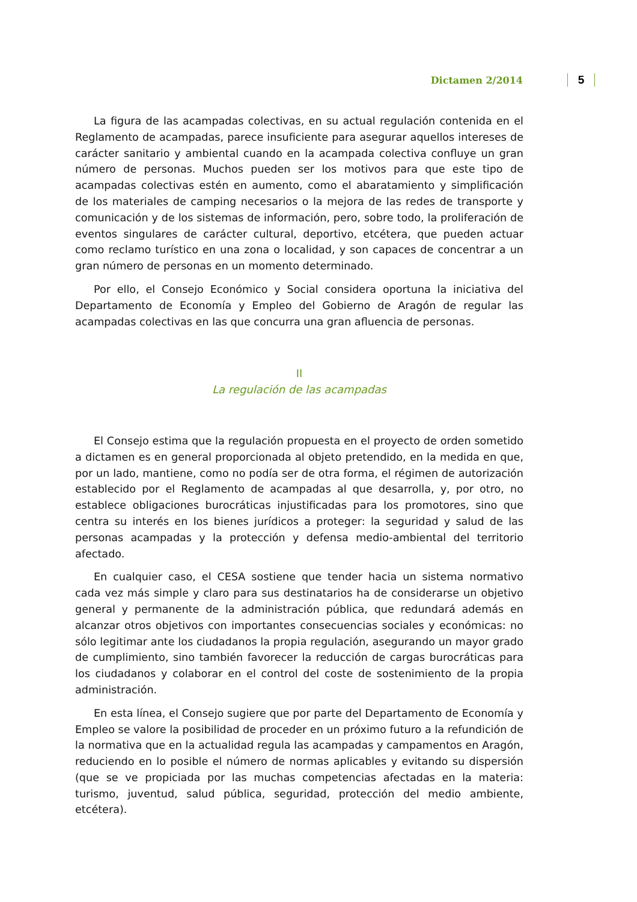Dictamen 2/2014 5
La figura de las acampadas colectivas, en su actual regulación contenida en el Reglamento de acampadas, parece insuficiente para asegurar aquellos intereses de carácter sanitario y ambiental cuando en la acampada colectiva confluye un gran número de personas. Muchos pueden ser los motivos para que este tipo de acampadas colectivas estén en aumento, como el abaratamiento y simplificación de los materiales de camping necesarios o la mejora de las redes de transporte y comunicación y de los sistemas de información, pero, sobre todo, la proliferación de eventos singulares de carácter cultural, deportivo, etcétera, que pueden actuar como reclamo turístico en una zona o localidad, y son capaces de concentrar a un gran número de personas en un momento determinado.
Por ello, el Consejo Económico y Social considera oportuna la iniciativa del Departamento de Economía y Empleo del Gobierno de Aragón de regular las acampadas colectivas en las que concurra una gran afluencia de personas.
II
La regulación de las acampadas
El Consejo estima que la regulación propuesta en el proyecto de orden sometido a dictamen es en general proporcionada al objeto pretendido, en la medida en que, por un lado, mantiene, como no podía ser de otra forma, el régimen de autorización establecido por el Reglamento de acampadas al que desarrolla, y, por otro, no establece obligaciones burocráticas injustificadas para los promotores, sino que centra su interés en los bienes jurídicos a proteger: la seguridad y salud de las personas acampadas y la protección y defensa medio-ambiental del territorio afectado.
En cualquier caso, el CESA sostiene que tender hacia un sistema normativo cada vez más simple y claro para sus destinatarios ha de considerarse un objetivo general y permanente de la administración pública, que redundará además en alcanzar otros objetivos con importantes consecuencias sociales y económicas: no sólo legitimar ante los ciudadanos la propia regulación, asegurando un mayor grado de cumplimiento, sino también favorecer la reducción de cargas burocráticas para los ciudadanos y colaborar en el control del coste de sostenimiento de la propia administración.
En esta línea, el Consejo sugiere que por parte del Departamento de Economía y Empleo se valore la posibilidad de proceder en un próximo futuro a la refundición de la normativa que en la actualidad regula las acampadas y campamentos en Aragón, reduciendo en lo posible el número de normas aplicables y evitando su dispersión (que se ve propiciada por las muchas competencias afectadas en la materia: turismo, juventud, salud pública, seguridad, protección del medio ambiente, etcétera).